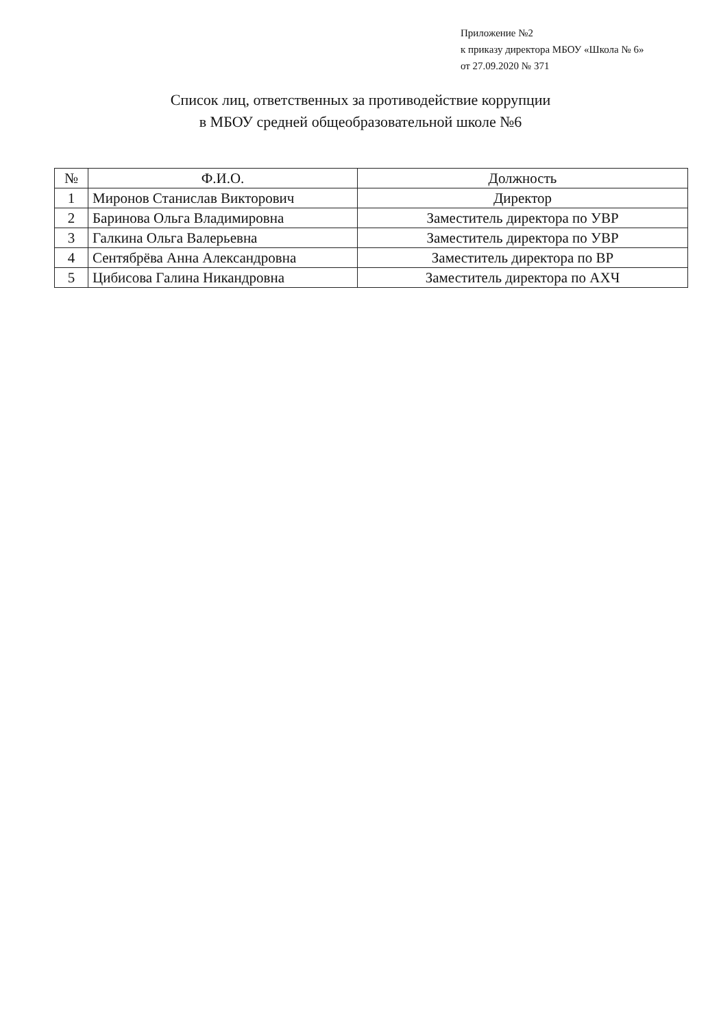Приложение №2
к приказу директора МБОУ «Школа № 6»
от 27.09.2020 № 371
Список лиц, ответственных за противодействие коррупции
в МБОУ средней общеобразовательной школе №6
| № | Ф.И.О. | Должность |
| --- | --- | --- |
| 1 | Миронов Станислав Викторович | Директор |
| 2 | Баринова Ольга Владимировна | Заместитель директора по УВР |
| 3 | Галкина Ольга Валерьевна | Заместитель директора по УВР |
| 4 | Сентябрёва Анна Александровна | Заместитель директора по ВР |
| 5 | Цибисова Галина Никандровна | Заместитель директора по АХЧ |